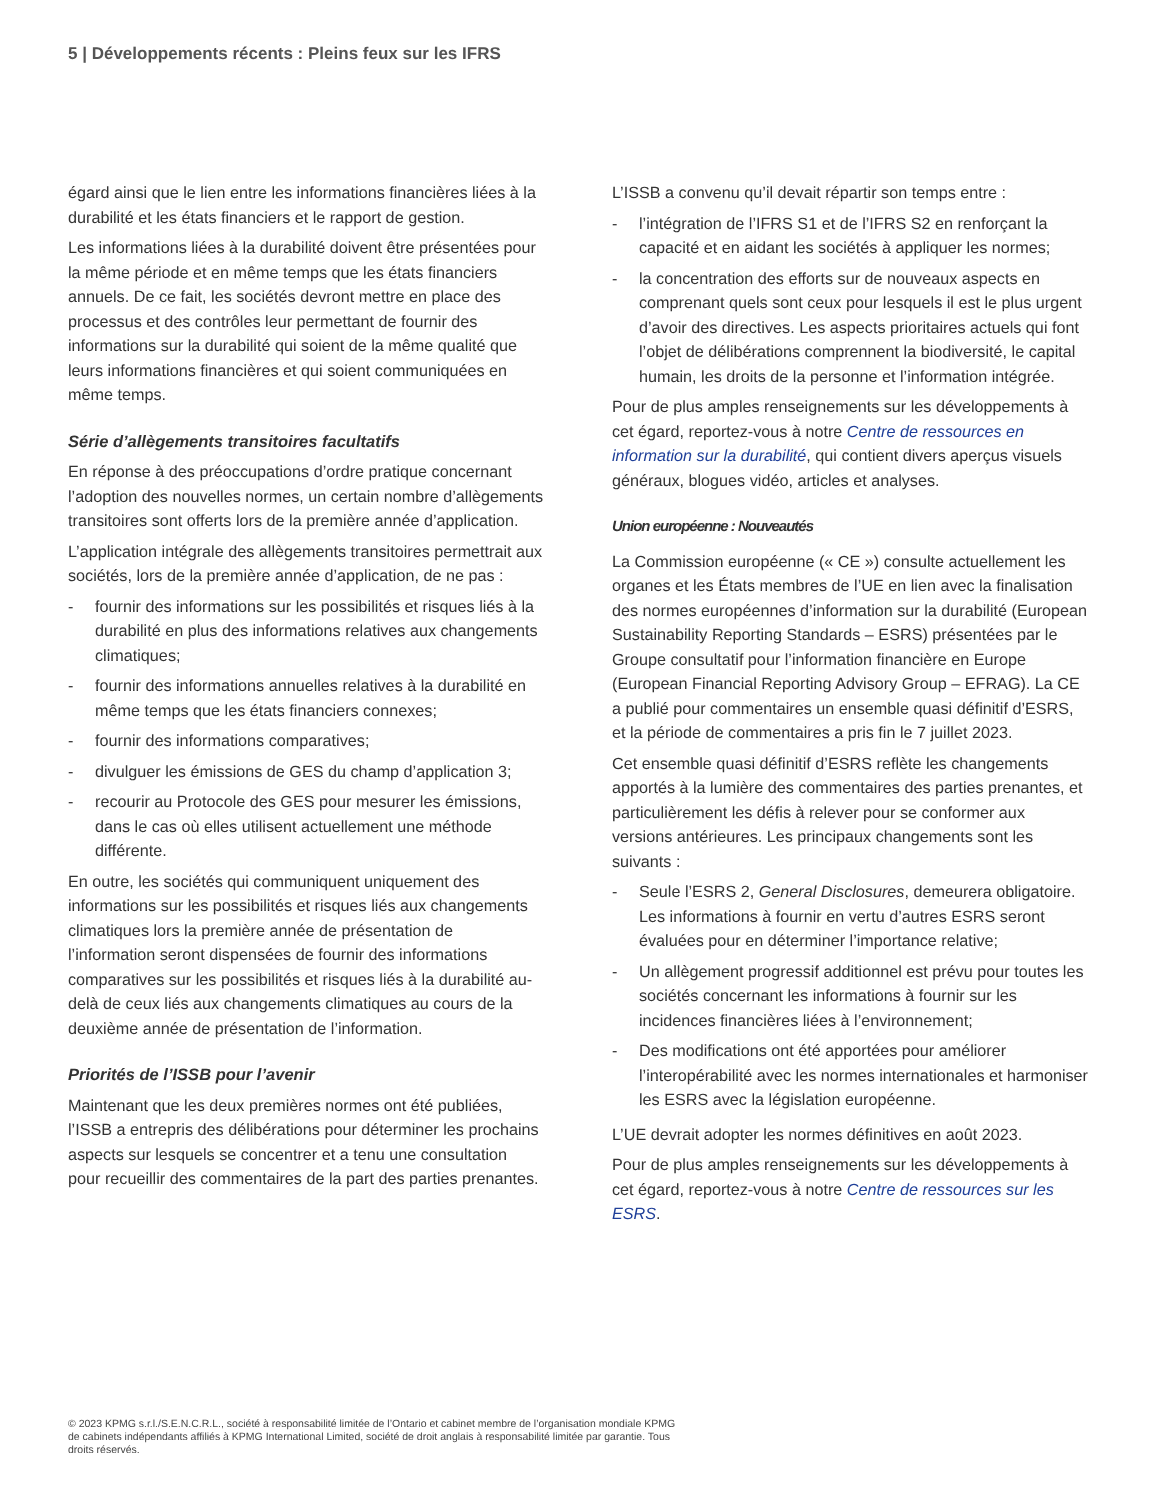5 | Développements récents : Pleins feux sur les IFRS
égard ainsi que le lien entre les informations financières liées à la durabilité et les états financiers et le rapport de gestion.
Les informations liées à la durabilité doivent être présentées pour la même période et en même temps que les états financiers annuels. De ce fait, les sociétés devront mettre en place des processus et des contrôles leur permettant de fournir des informations sur la durabilité qui soient de la même qualité que leurs informations financières et qui soient communiquées en même temps.
Série d’allègements transitoires facultatifs
En réponse à des préoccupations d’ordre pratique concernant l’adoption des nouvelles normes, un certain nombre d’allègements transitoires sont offerts lors de la première année d’application.
L’application intégrale des allègements transitoires permettrait aux sociétés, lors de la première année d’application, de ne pas :
- fournir des informations sur les possibilités et risques liés à la durabilité en plus des informations relatives aux changements climatiques;
- fournir des informations annuelles relatives à la durabilité en même temps que les états financiers connexes;
- fournir des informations comparatives;
- divulguer les émissions de GES du champ d’application 3;
- recourir au Protocole des GES pour mesurer les émissions, dans le cas où elles utilisent actuellement une méthode différente.
En outre, les sociétés qui communiquent uniquement des informations sur les possibilités et risques liés aux changements climatiques lors la première année de présentation de l’information seront dispensées de fournir des informations comparatives sur les possibilités et risques liés à la durabilité au-delà de ceux liés aux changements climatiques au cours de la deuxième année de présentation de l’information.
Priorités de l’ISSB pour l’avenir
Maintenant que les deux premières normes ont été publiées, l’ISSB a entrepris des délibérations pour déterminer les prochains aspects sur lesquels se concentrer et a tenu une consultation pour recueillir des commentaires de la part des parties prenantes.
L’ISSB a convenu qu’il devait répartir son temps entre :
- l’intégration de l’IFRS S1 et de l’IFRS S2 en renforçant la capacité et en aidant les sociétés à appliquer les normes;
- la concentration des efforts sur de nouveaux aspects en comprenant quels sont ceux pour lesquels il est le plus urgent d’avoir des directives. Les aspects prioritaires actuels qui font l’objet de délibérations comprennent la biodiversité, le capital humain, les droits de la personne et l’information intégrée.
Pour de plus amples renseignements sur les développements à cet égard, reportez-vous à notre Centre de ressources en information sur la durabilité, qui contient divers aperçus visuels généraux, blogues vidéo, articles et analyses.
Union européenne : Nouveautés
La Commission européenne (« CE ») consulte actuellement les organes et les États membres de l’UE en lien avec la finalisation des normes européennes d’information sur la durabilité (European Sustainability Reporting Standards – ESRS) présentées par le Groupe consultatif pour l’information financière en Europe (European Financial Reporting Advisory Group – EFRAG). La CE a publié pour commentaires un ensemble quasi définitif d’ESRS, et la période de commentaires a pris fin le 7 juillet 2023.
Cet ensemble quasi définitif d’ESRS reflète les changements apportés à la lumière des commentaires des parties prenantes, et particulièrement les défis à relever pour se conformer aux versions antérieures. Les principaux changements sont les suivants :
- Seule l’ESRS 2, General Disclosures, demeurera obligatoire. Les informations à fournir en vertu d’autres ESRS seront évaluées pour en déterminer l’importance relative;
- Un allègement progressif additionnel est prévu pour toutes les sociétés concernant les informations à fournir sur les incidences financières liées à l’environnement;
- Des modifications ont été apportées pour améliorer l’interopérabilité avec les normes internationales et harmoniser les ESRS avec la législation européenne.
L’UE devrait adopter les normes définitives en août 2023.
Pour de plus amples renseignements sur les développements à cet égard, reportez-vous à notre Centre de ressources sur les ESRS.
© 2023 KPMG s.r.l./S.E.N.C.R.L., société à responsabilité limitée de l’Ontario et cabinet membre de l’organisation mondiale KPMG de cabinets indépendants affiliés à KPMG International Limited, société de droit anglais à responsabilité limitée par garantie. Tous droits réservés.